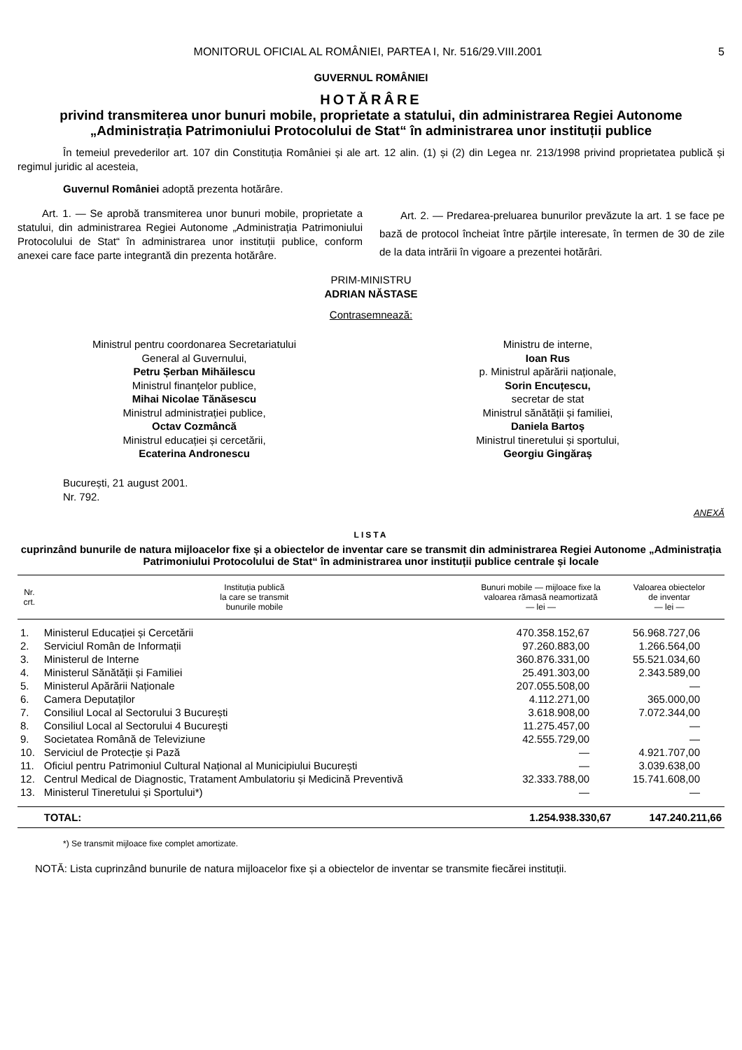MONITORUL OFICIAL AL ROMÂNIEI, PARTEA I, Nr. 516/29.VIII.2001 5
GUVERNUL ROMÂNIEI
HOTĂRÂRE
privind transmiterea unor bunuri mobile, proprietate a statului, din administrarea Regiei Autonome „Administrația Patrimoniului Protocolului de Stat“ în administrarea unor instituții publice
În temeiul prevederilor art. 107 din Constituția României și ale art. 12 alin. (1) și (2) din Legea nr. 213/1998 privind proprietatea publică și regimul juridic al acesteia,
Guvernul României adoptă prezenta hotărâre.
Art. 1. — Se aprobă transmiterea unor bunuri mobile, proprietate a statului, din administrarea Regiei Autonome „Administrația Patrimoniului Protocolului de Stat“ în administrarea unor instituții publice, conform anexei care face parte integrantă din prezenta hotărâre.
Art. 2. — Predarea-preluarea bunurilor prevăzute la art. 1 se face pe bază de protocol încheiat între părțile interesate, în termen de 30 de zile de la data intrării în vigoare a prezentei hotărâri.
PRIM-MINISTRU
ADRIAN NĂSTASE
Contrasemnează:
Ministrul pentru coordonarea Secretariatului
General al Guvernului,
Petru Șerban Mihăilescu
Ministrul finanțelor publice,
Mihai Nicolae Tănăsescu
Ministrul administrației publice,
Octav Cozmâncă
Ministrul educației și cercetării,
Ecaterina Andronescu
Ministru de interne,
Ioan Rus
p. Ministrul apărării naționale,
Sorin Encuțescu,
secretar de stat
Ministrul sănătății și familiei,
Daniela Bartoș
Ministrul tineretului și sportului,
Georgiu Gingăraș
București, 21 august 2001.
Nr. 792.
ANEXĂ
LISTA
cuprinzând bunurile de natura mijloacelor fixe și a obiectelor de inventar care se transmit din administrarea Regiei Autonome „Administrația Patrimoniului Protocolului de Stat“ în administrarea unor instituții publice centrale și locale
| Nr. crt. | Instituția publică la care se transmit bunurile mobile | Bunuri mobile — mijloace fixe la valoarea rămasă neamortizată — lei — | Valoarea obiectelor de inventar — lei — |
| --- | --- | --- | --- |
| 1. | Ministerul Educației și Cercetării | 470.358.152,67 | 56.968.727,06 |
| 2. | Serviciul Român de Informații | 97.260.883,00 | 1.266.564,00 |
| 3. | Ministerul de Interne | 360.876.331,00 | 55.521.034,60 |
| 4. | Ministerul Sănătății și Familiei | 25.491.303,00 | 2.343.589,00 |
| 5. | Ministerul Apărării Naționale | 207.055.508,00 | — |
| 6. | Camera Deputaților | 4.112.271,00 | 365.000,00 |
| 7. | Consiliul Local al Sectorului 3 București | 3.618.908,00 | 7.072.344,00 |
| 8. | Consiliul Local al Sectorului 4 București | 11.275.457,00 | — |
| 9. | Societatea Română de Televiziune | 42.555.729,00 | — |
| 10. | Serviciul de Protecție și Pază | — | 4.921.707,00 |
| 11. | Oficiul pentru Patrimoniul Cultural Național al Municipiului București | — | 3.039.638,00 |
| 12. | Centrul Medical de Diagnostic, Tratament Ambulatoriu și Medicină Preventivă | 32.333.788,00 | 15.741.608,00 |
| 13. | Ministerul Tineretului și Sportului*) | — | — |
| | TOTAL: | 1.254.938.330,67 | 147.240.211,66 |
*) Se transmit mijloace fixe complet amortizate.
NOTĂ: Lista cuprinzând bunurile de natura mijloacelor fixe și a obiectelor de inventar se transmite fiecărei instituții.